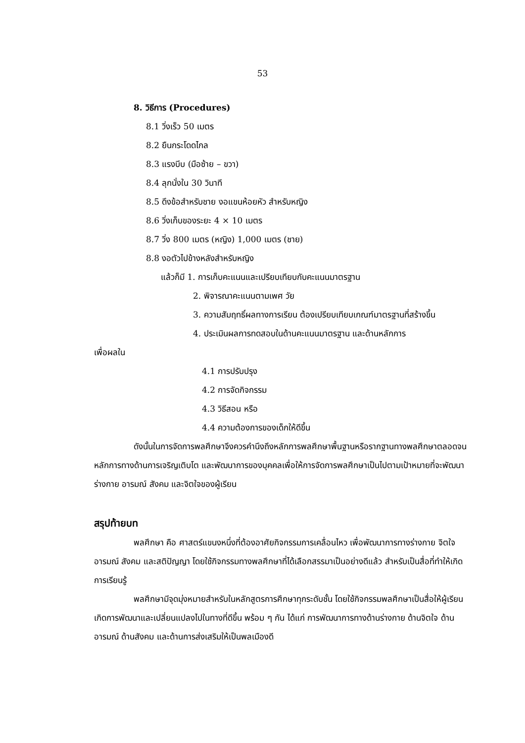53
8. วิธีการ (Procedures)
8.1 วิ่งเร็ว 50 เมตร
8.2 ยืนกระโดดไกล
8.3 แรงบีบ (มือซ้าย – ขวา)
8.4 ลุกนั่งใน 30 วินาที
8.5 ดึงข้อสำหรับชาย งอแขนห้อยหัว สำหรับหญิง
8.6 วิ่งเก็บของระยะ 4 × 10 เมตร
8.7 วิ่ง 800 เมตร (หญิง) 1,000 เมตร (ชาย)
8.8 งอตัวไปข้างหลังสำหรับหญิง
แล้วก็มี 1. การเก็บคะแนนและเปรียบเทียบกับคะแนนมาตรฐาน
2. พิจารณาคะแนนตามเพศ วัย
3. ความสัมฤทธิ์ผลทางการเรียน ต้องเปรียบเทียบเกณฑ์มาตรฐานที่สร้างขึ้น
4. ประเมินผลการทดสอบในด้านคะแนนมาตรฐาน และด้านหลักการ
เพื่อผลใน
4.1 การปรับปรุง
4.2 การจัดกิจกรรม
4.3 วิธีสอน หรือ
4.4 ความต้องการของเด็กให้ดีขึ้น
ดังนั้นในการจัดการพลศึกษาจึงควรคำนึงถึงหลักการพลศึกษาพื้นฐานหรือรากฐานทางพลศึกษาตลอดจนหลักการทางด้านการเจริญเติบโต และพัฒนาการของบุคคลเพื่อให้การจัดการพลศึกษาเป็นไปตามเป้าหมายที่จะพัฒนาร่างกาย อารมณ์ สังคม และจิตใจของผู้เรียน
สรุปท้ายบท
พลศึกษา คือ ศาสตร์แขนงหนึ่งที่ต้องอาศัยกิจกรรมการเคลื่อนไหว เพื่อพัฒนาการทางร่างกาย จิตใจ อารมณ์ สังคม และสติปัญญา โดยใช้กิจกรรมทางพลศึกษาที่ได้เลือกสรรมาเป็นอย่างดีแล้ว สำหรับเป็นสื่อที่ทำให้เกิดการเรียนรู้
พลศึกษามีจุดมุ่งหมายสำหรับในหลักสูตรการศึกษาทุกระดับชั้น โดยใช้กิจกรรมพลศึกษาเป็นสื่อให้ผู้เรียนเกิดการพัฒนาและเปลี่ยนแปลงไปในทางที่ดีขึ้น พร้อม ๆ กัน ได้แก่ การพัฒนาการทางด้านร่างกาย ด้านจิตใจ ด้านอารมณ์ ด้านสังคม และด้านการส่งเสริมให้เป็นพลเมืองดี